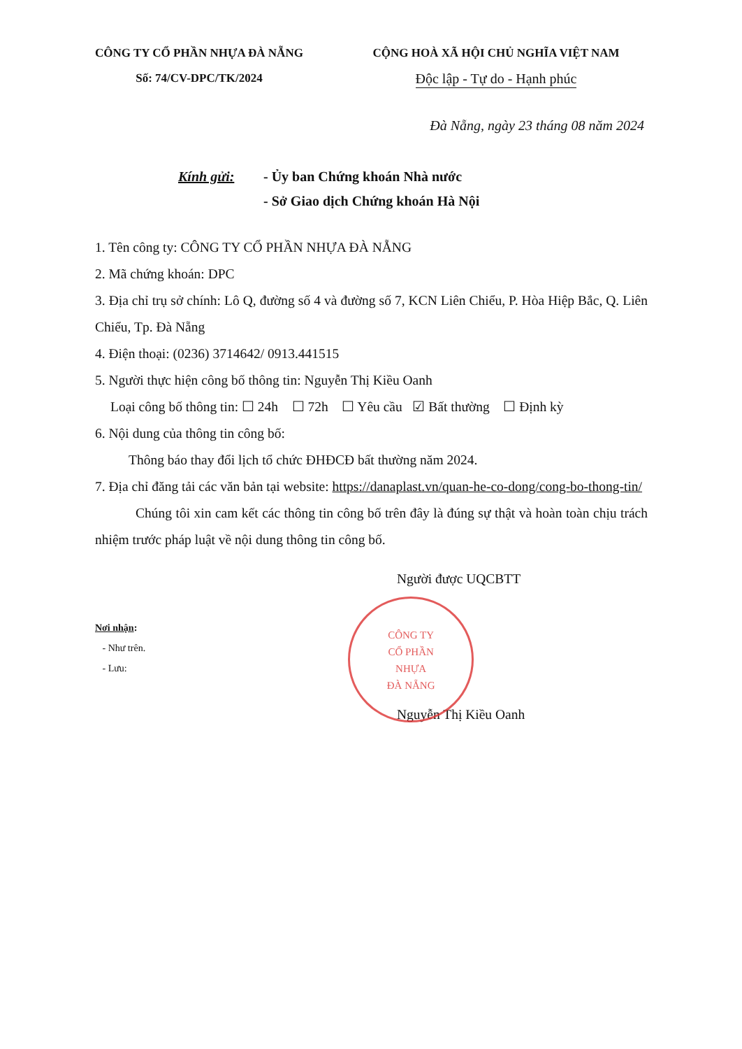CÔNG TY CỔ PHẦN NHỰA ĐÀ NẴNG
Số: 74/CV-DPC/TK/2024
CỘNG HOÀ XÃ HỘI CHỦ NGHĨA VIỆT NAM
Độc lập - Tự do - Hạnh phúc
Đà Nẵng, ngày 23 tháng 08 năm 2024
Kính gửi: - Ủy ban Chứng khoán Nhà nước
- Sở Giao dịch Chứng khoán Hà Nội
1. Tên công ty: CÔNG TY CỔ PHẦN NHỰA ĐÀ NẴNG
2. Mã chứng khoán: DPC
3. Địa chỉ trụ sở chính: Lô Q, đường số 4 và đường số 7, KCN Liên Chiểu, P. Hòa Hiệp Bắc, Q. Liên Chiểu, Tp. Đà Nẵng
4. Điện thoại: (0236) 3714642/ 0913.441515
5. Người thực hiện công bố thông tin: Nguyễn Thị Kiều Oanh
Loại công bố thông tin: ☐ 24h ☐ 72h ☐ Yêu cầu ☑ Bất thường ☐ Định kỳ
6. Nội dung của thông tin công bố:
Thông báo thay đổi lịch tổ chức ĐHĐCĐ bất thường năm 2024.
7. Địa chỉ đăng tải các văn bản tại website: https://danaplast.vn/quan-he-co-dong/cong-bo-thong-tin/
Chúng tôi xin cam kết các thông tin công bố trên đây là đúng sự thật và hoàn toàn chịu trách nhiệm trước pháp luật về nội dung thông tin công bố.
Người được UQCBTT
Nơi nhận:
- Như trên.
- Lưu:
CÔNG TY
CỔ PHẦN
NHỰA
ĐÀ NẴNG
Nguyễn Thị Kiều Oanh